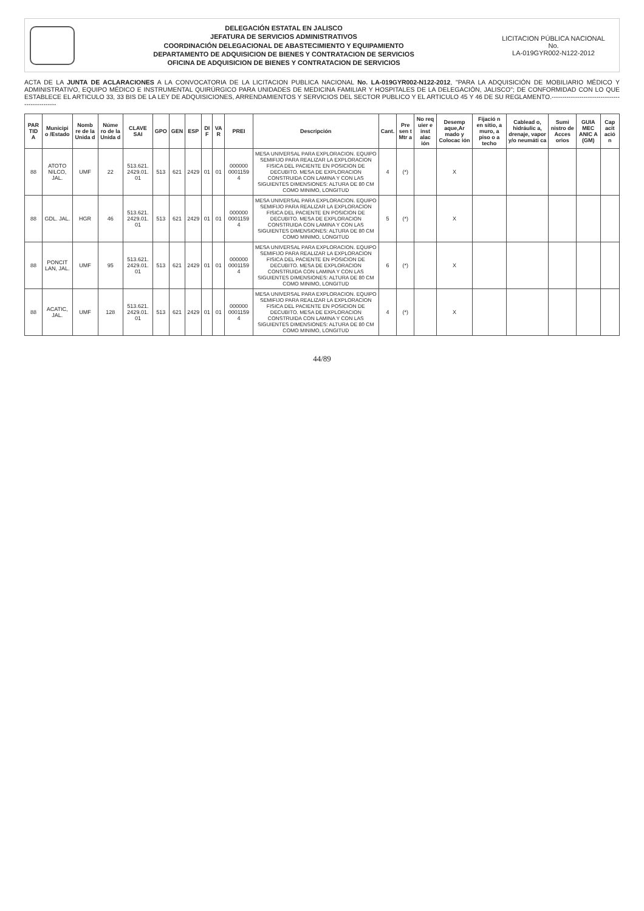DELEGACIÓN ESTATAL EN JALISCO
JEFATURA DE SERVICIOS ADMINISTRATIVOS
COORDINACIÓN DELEGACIONAL DE ABASTECIMIENTO Y EQUIPAMIENTO
DEPARTAMENTO DE ADQUISICION DE BIENES Y CONTRATACION DE SERVICIOS
OFICINA DE ADQUISICION DE BIENES Y CONTRATACION DE SERVICIOS
LICITACION PÚBLICA NACIONAL
No.
LA-019GYR002-N122-2012
ACTA DE LA JUNTA DE ACLARACIONES A LA CONVOCATORIA DE LA LICITACION PUBLICA NACIONAL No. LA-019GYR002-N122-2012, "PARA LA ADQUISICIÓN DE MOBILIARIO MÉDICO Y ADMINISTRATIVO, EQUIPO MÉDICO E INSTRUMENTAL QUIRÚRGICO PARA UNIDADES DE MEDICINA FAMILIAR Y HOSPITALES DE LA DELEGACIÓN, JALISCO"; DE CONFORMIDAD CON LO QUE ESTABLECE EL ARTICULO 33, 33 BIS DE LA LEY DE ADQUISICIONES, ARRENDAMIENTOS Y SERVICIOS DEL SECTOR PUBLICO Y EL ARTICULO 45 Y 46 DE SU REGLAMENTO.-----------------------------------------------
| PAR TID A | Municipi o /Estado | Nomb re de la Unida d | Núme ro de la Unida d | CLAVE SAI | GPO | GEN | ESP | DI F | VA R | PREI | Descripción | Cant. | Pre sen t Mtr a | No req uier e inst alac ión | Desemp aque,Ar mado y Colocac ión | Fijació n en sitio, a muro, a piso o a techo | Cablead o, hidráulic a, drenaje, vapor y/o neumáti ca | Sumi nistro de Acces orios | GUIA MEC ANIC A (GM) | Cap acit ació n |
| --- | --- | --- | --- | --- | --- | --- | --- | --- | --- | --- | --- | --- | --- | --- | --- | --- | --- | --- | --- | --- |
| 88 | ATOTO NILCO, JAL. | UMF | 22 | 513.621. 2429.01. 01 | 513 | 621 | 2429 | 01 | 01 | 000000 0001159 4 | MESA UNIVERSAL PARA EXPLORACION. EQUIPO SEMIFIJO PARA REALIZAR LA EXPLORACION FISICA DEL PACIENTE EN POSICION DE DECUBITO. MESA DE EXPLORACION CONSTRUIDA CON LAMINA Y CON LAS SIGUIENTES DIMENSIONES: ALTURA DE 80 CM COMO MINIMO, LONGITUD | 4 | (*) | | X | | | | | |
| 88 | GDL. JAL. | HGR | 46 | 513.621. 2429.01. 01 | 513 | 621 | 2429 | 01 | 01 | 000000 0001159 4 | MESA UNIVERSAL PARA EXPLORACION. EQUIPO SEMIFIJO PARA REALIZAR LA EXPLORACION FISICA DEL PACIENTE EN POSICION DE DECUBITO. MESA DE EXPLORACION CONSTRUIDA CON LAMINA Y CON LAS SIGUIENTES DIMENSIONES: ALTURA DE 80 CM COMO MINIMO, LONGITUD | 5 | (*) | | X | | | | | |
| 88 | PONCIT LAN, JAL. | UMF | 95 | 513.621. 2429.01. 01 | 513 | 621 | 2429 | 01 | 01 | 000000 0001159 4 | MESA UNIVERSAL PARA EXPLORACION. EQUIPO SEMIFIJO PARA REALIZAR LA EXPLORACION FISICA DEL PACIENTE EN POSICION DE DECUBITO. MESA DE EXPLORACION CONSTRUIDA CON LAMINA Y CON LAS SIGUIENTES DIMENSIONES: ALTURA DE 80 CM COMO MINIMO, LONGITUD | 6 | (*) | | X | | | | | |
| 88 | ACATIC, JAL. | UMF | 128 | 513.621. 2429.01. 01 | 513 | 621 | 2429 | 01 | 01 | 000000 0001159 4 | MESA UNIVERSAL PARA EXPLORACION. EQUIPO SEMIFIJO PARA REALIZAR LA EXPLORACION FISICA DEL PACIENTE EN POSICION DE DECUBITO. MESA DE EXPLORACION CONSTRUIDA CON LAMINA Y CON LAS SIGUIENTES DIMENSIONES: ALTURA DE 80 CM COMO MINIMO, LONGITUD | 4 | (*) | | X | | | | | |
44/89